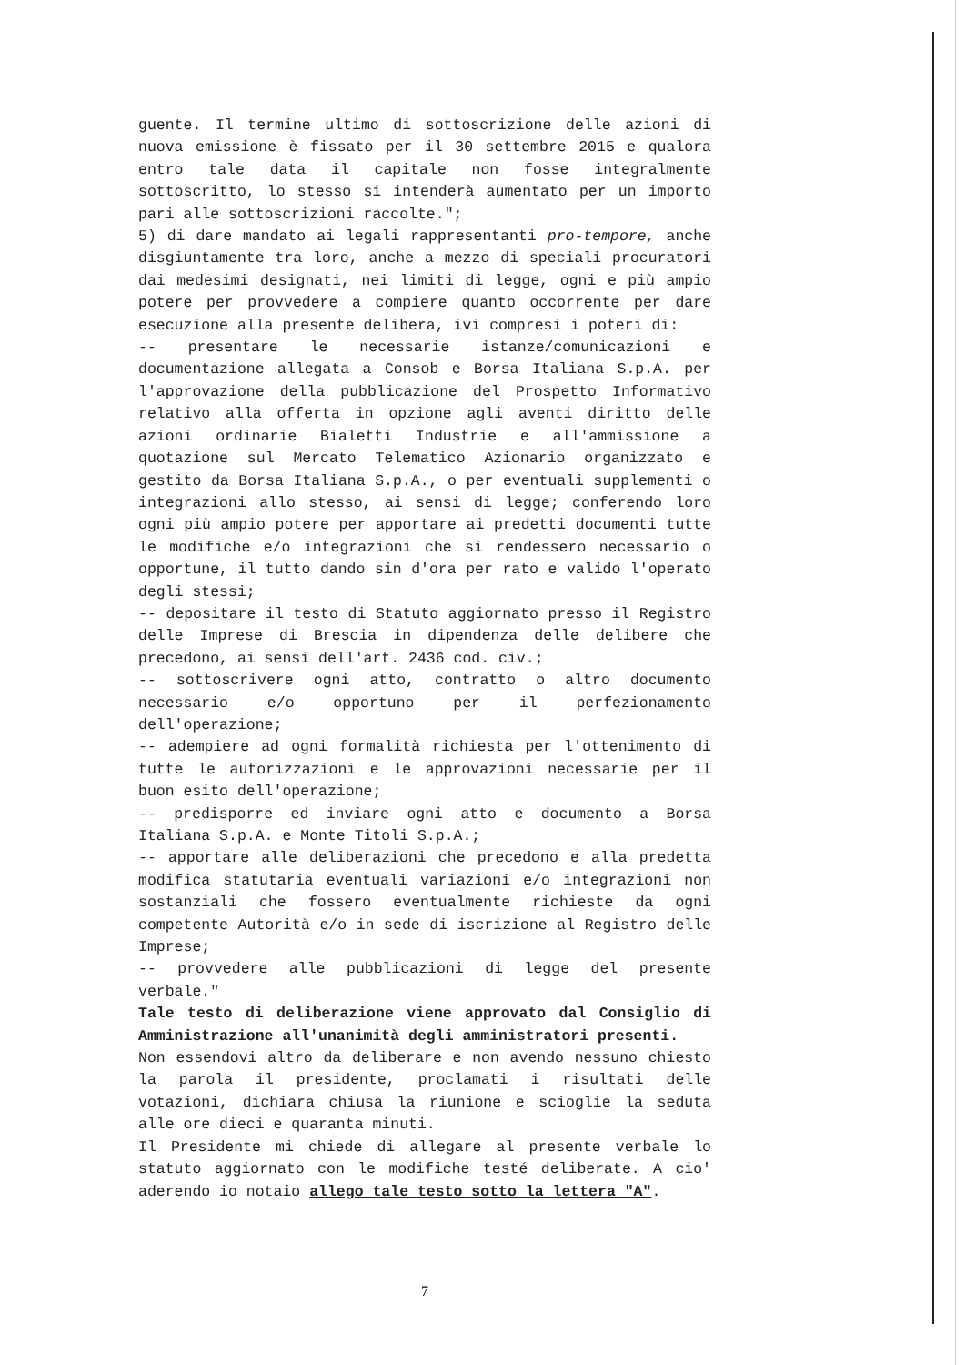guente. Il termine ultimo di sottoscrizione delle azioni di nuova emissione è fissato per il 30 settembre 2015 e qualora entro tale data il capitale non fosse integralmente sottoscritto, lo stesso si intenderà aumentato per un importo pari alle sottoscrizioni raccolte.";
5) di dare mandato ai legali rappresentanti pro-tempore, anche disgiuntamente tra loro, anche a mezzo di speciali procuratori dai medesimi designati, nei limiti di legge, ogni e più ampio potere per provvedere a compiere quanto occorrente per dare esecuzione alla presente delibera, ivi compresi i poteri di:
-- presentare le necessarie istanze/comunicazioni e documentazione allegata a Consob e Borsa Italiana S.p.A. per l'approvazione della pubblicazione del Prospetto Informativo relativo alla offerta in opzione agli aventi diritto delle azioni ordinarie Bialetti Industrie e all'ammissione a quotazione sul Mercato Telematico Azionario organizzato e gestito da Borsa Italiana S.p.A., o per eventuali supplementi o integrazioni allo stesso, ai sensi di legge; conferendo loro ogni più ampio potere per apportare ai predetti documenti tutte le modifiche e/o integrazioni che si rendessero necessario o opportune, il tutto dando sin d'ora per rato e valido l'operato degli stessi;
-- depositare il testo di Statuto aggiornato presso il Registro delle Imprese di Brescia in dipendenza delle delibere che precedono, ai sensi dell'art. 2436 cod. civ.;
-- sottoscrivere ogni atto, contratto o altro documento necessario e/o opportuno per il perfezionamento dell'operazione;
-- adempiere ad ogni formalità richiesta per l'ottenimento di tutte le autorizzazioni e le approvazioni necessarie per il buon esito dell'operazione;
-- predisporre ed inviare ogni atto e documento a Borsa Italiana S.p.A. e Monte Titoli S.p.A.;
-- apportare alle deliberazioni che precedono e alla predetta modifica statutaria eventuali variazioni e/o integrazioni non sostanziali che fossero eventualmente richieste da ogni competente Autorità e/o in sede di iscrizione al Registro delle Imprese;
-- provvedere alle pubblicazioni di legge del presente verbale."
Tale testo di deliberazione viene approvato dal Consiglio di Amministrazione all'unanimità degli amministratori presenti.
Non essendovi altro da deliberare e non avendo nessuno chiesto la parola il presidente, proclamati i risultati delle votazioni, dichiara chiusa la riunione e scioglie la seduta alle ore dieci e quaranta minuti.
Il Presidente mi chiede di allegare al presente verbale lo statuto aggiornato con le modifiche testé deliberate. A cio' aderendo io notaio allego tale testo sotto la lettera "A".
7